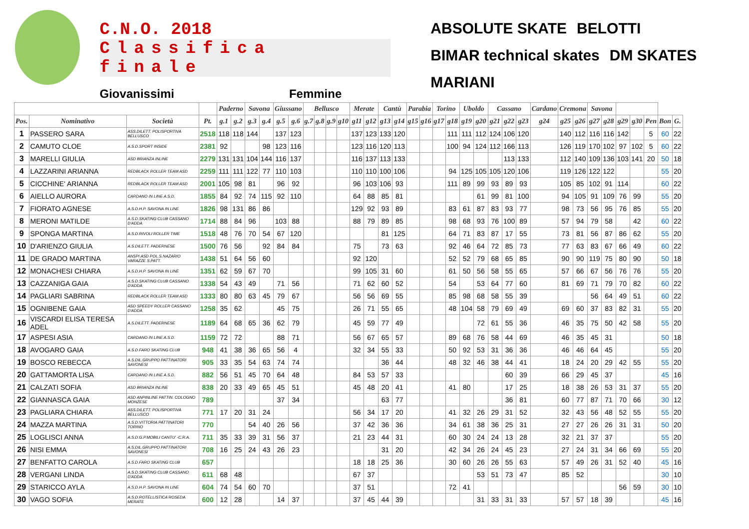C.N.O. 2018
Classifica finale
Giovanissimi Femmine
ABSOLUTE SKATE BELOTTI BIMAR technical skates DM SKATES MARIANI
| | | | | Paderno | | Savona | | Giussano | | Bellusco | | | | Merate | | Cantù | | Parabia | | Torino | | Uboldo | | Cassano | | | Cardano | Cremona | | Savona | | | | | | |
| --- | --- | --- | --- | --- | --- | --- | --- | --- | --- | --- | --- | --- | --- | --- | --- | --- | --- | --- | --- | --- | --- | --- | --- | --- | --- | --- | --- | --- | --- | --- | --- | --- | --- | --- | --- | --- |
| Pos. | Nominativo | Società | Pt. | g.1 | g.2 | g.3 | g.4 | g.5 | g.6 | g.7 | g.8 | g.9 | g10 | g11 | g12 | g13 | g14 | g15 | g16 | g17 | g18 | g19 | g20 | g21 | g22 | g23 | g24 | g25 | g26 | g27 | g28 | g29 | g30 | Pen | Bon | G. |
| 1 | PASSERO SARA | ASS.DILETT. POLISPORTIVA BELLUSCO | 2518 | 118 | 118 | 144 | | 137 | 123 | | | | | 137 | 123 | 133 | 120 | | | | 111 | 111 | 112 | 124 | 106 | 120 | | 140 | 112 | 116 | 116 | 142 | | 5 | 60 | 22 |
| 2 | CAMUTO CLOE | A.S.D.SPORT INSIDE | 2381 | 92 | | | 98 | 123 | 116 | | | | | 123 | 116 | 120 | 113 | | | | 100 | 94 | 124 | 112 | 166 | 113 | | 126 | 119 | 170 | 102 | 97 | 102 | 5 | 60 | 22 |
| 3 | MARELLI GIULIA | ASD BRIANZA INLINE | 2279 | 131 | 131 | 104 | 144 | 116 | 137 | | | | | 116 | 137 | 113 | 133 | | | | | | | | 113 | 133 | | 112 | 140 | 109 | 136 | 103 | 141 | 20 | 50 | 18 |
| 4 | LAZZARINI ARIANNA | REDBLACK ROLLER TEAM ASD | 2259 | 111 | 111 | 122 | 77 | 110 | 103 | | | | | 110 | 110 | 100 | 106 | | | | 94 | 125 | 105 | 105 | 120 | 106 | | 119 | 126 | 122 | 122 | | | | 55 | 20 |
| 5 | CICCHINE' ARIANNA | REDBLACK ROLLER TEAM ASD | 2001 | 105 | 98 | 81 | | 96 | 92 | | | | | 96 | 103 | 106 | 93 | | | | 111 | 89 | 99 | 93 | 89 | 93 | | 105 | 85 | 102 | 91 | 114 | | | 60 | 22 |
| 6 | AIELLO AURORA | CARDANO IN LINE A.S.D. | 1855 | 84 | 92 | 74 | 115 | 92 | 110 | | | | | 64 | 88 | 85 | 81 | | | | | | 61 | 99 | 81 | 100 | | 94 | 105 | 91 | 109 | 76 | 99 | | 55 | 20 |
| 7 | FIORATO AGNESE | A.S.D.H.P. SAVONA IN LINE | 1826 | 98 | 131 | 86 | 86 | | | | | | | 129 | 92 | 93 | 89 | | | | 83 | 61 | 87 | 83 | 93 | 77 | | 98 | 73 | 56 | 95 | 76 | 85 | | 55 | 20 |
| 8 | MERONI MATILDE | A.S.D.SKATING CLUB CASSANO D'ADDA | 1714 | 88 | 84 | 96 | | 103 | 88 | | | | | 88 | 79 | 89 | 85 | | | | 98 | 68 | 93 | 76 | 100 | 89 | | 57 | 94 | 79 | 58 | | 42 | | 60 | 22 |
| 9 | SPONGA MARTINA | A.S.D.RIVOLI ROLLER TIME | 1518 | 48 | 76 | 70 | 54 | 67 | 120 | | | | | | | 81 | 125 | | | | 64 | 71 | 83 | 87 | 17 | 55 | | 73 | 81 | 56 | 87 | 86 | 62 | | 55 | 20 |
| 10 | D'ARIENZO GIULIA | A.S.DILETT. PADERNESE | 1500 | 76 | 56 | | 92 | 84 | 84 | | | | | 75 | | 73 | 63 | | | | 92 | 46 | 64 | 72 | 85 | 73 | | 77 | 63 | 83 | 67 | 66 | 49 | | 60 | 22 |
| 11 | DE GRADO MARTINA | ANSPI ASD POL.S.NAZARIO VARAZZE S.PATT. | 1438 | 51 | 64 | 56 | 60 | | | | | | | 92 | 120 | | | | | | 52 | 52 | 79 | 68 | 65 | 85 | | 90 | 90 | 119 | 75 | 80 | 90 | | 50 | 18 |
| 12 | MONACHESI CHIARA | A.S.D.H.P. SAVONA IN LINE | 1351 | 62 | 59 | 67 | 70 | | | | | | | 99 | 105 | 31 | 60 | | | | 61 | 50 | 56 | 58 | 55 | 65 | | 57 | 66 | 67 | 56 | 76 | 76 | | 55 | 20 |
| 13 | CAZZANIGA GAIA | A.S.D.SKATING CLUB CASSANO D'ADDA | 1338 | 54 | 43 | 49 | | 71 | 56 | | | | | 71 | 62 | 60 | 52 | | | | 54 | | 53 | 64 | 77 | 60 | | 81 | 69 | 71 | 79 | 70 | 82 | | 60 | 22 |
| 14 | PAGLIARI SABRINA | REDBLACK ROLLER TEAM ASD | 1333 | 80 | 80 | 63 | 45 | 79 | 67 | | | | | 56 | 56 | 69 | 55 | | | | 85 | 98 | 68 | 58 | 55 | 39 | | | | 56 | 64 | 49 | 51 | | 60 | 22 |
| 15 | OGNIBENE GAIA | ASD SPEEDY ROLLER CASSANO D'ADDA | 1258 | 35 | 62 | | | 45 | 75 | | | | | 26 | 71 | 55 | 65 | | | | 48 | 104 | 58 | 79 | 69 | 49 | | 69 | 60 | 37 | 83 | 82 | 31 | | 55 | 20 |
| 16 | VISCARDI ELISA TERESA ADEL | A.S.DILETT. PADERNESE | 1189 | 64 | 68 | 65 | 36 | 62 | 79 | | | | | 45 | 59 | 77 | 49 | | | | | | 72 | 61 | 55 | 36 | | 46 | 35 | 75 | 50 | 42 | 58 | | 55 | 20 |
| 17 | ASPESI ASIA | CARDANO IN LINE A.S.D. | 1159 | 72 | 72 | | | 88 | 71 | | | | | 56 | 67 | 65 | 57 | | | | 89 | 68 | 76 | 58 | 44 | 69 | | 46 | 35 | 45 | 31 | | | | 50 | 18 |
| 18 | AVOGARO GAIA | A.S.D.FARO SKATING CLUB | 948 | 41 | 38 | 36 | 65 | 56 | 4 | | | | | 32 | 34 | 55 | 33 | | | | 50 | 92 | 53 | 31 | 36 | 36 | | 46 | 46 | 64 | 45 | | | | 55 | 20 |
| 19 | BOSCO REBECCA | A.S.DIL.GRUPPO PATTINATORI SAVONESI | 905 | 33 | 35 | 54 | 63 | 74 | 74 | | | | | | | 36 | 44 | | | | 48 | 32 | 46 | 38 | 44 | 41 | | 18 | 24 | 20 | 29 | 42 | 55 | | 55 | 20 |
| 20 | GATTAMORTA LISA | CARDANO IN LINE A.S.D. | 882 | 56 | 51 | 45 | 70 | 64 | 48 | | | | | 84 | 53 | 57 | 33 | | | | | | | | 60 | 39 | | 66 | 29 | 45 | 37 | | | | 45 | 16 |
| 21 | CALZATI SOFIA | ASD BRIANZA INLINE | 838 | 20 | 33 | 49 | 65 | 45 | 51 | | | | | 45 | 48 | 20 | 41 | | | | 41 | 80 | | | 17 | 25 | | 18 | 38 | 26 | 53 | 31 | 37 | | 55 | 20 |
| 22 | GIANNASCA GAIA | ASD ANPINLINE PATTIN. COLOGNO MONZESE | 789 | | | | | 37 | 34 | | | | | | | 63 | 77 | | | | | | | | 36 | 81 | | 60 | 77 | 87 | 71 | 70 | 66 | | 30 | 12 |
| 23 | PAGLIARA CHIARA | ASS.DILETT. POLISPORTIVA BELLUSCO | 771 | 17 | 20 | 31 | 24 | | | | | | | 56 | 34 | 17 | 20 | | | | 41 | 32 | 26 | 29 | 31 | 52 | | 32 | 43 | 56 | 48 | 52 | 55 | | 55 | 20 |
| 24 | MAZZA MARTINA | A.S.D.VITTORIA PATTINATORI TORINO | 770 | | | 54 | 40 | 26 | 56 | | | | | 37 | 42 | 36 | 36 | | | | 34 | 61 | 38 | 36 | 25 | 31 | | 27 | 27 | 26 | 26 | 31 | 31 | | 50 | 20 |
| 25 | LOGLISCI ANNA | A.S.D.G.P.MOBILI CANTU' -C.R.A. | 711 | 35 | 33 | 39 | 31 | 56 | 37 | | | | | 21 | 23 | 44 | 31 | | | | 60 | 30 | 24 | 24 | 13 | 28 | | 32 | 21 | 37 | 37 | | | | 55 | 20 |
| 26 | NISI EMMA | A.S.DIL.GRUPPO PATTINATORI SAVONESI | 708 | 16 | 25 | 24 | 43 | 26 | 23 | | | | | | | 31 | 20 | | | | 42 | 34 | 26 | 24 | 45 | 23 | | 27 | 24 | 31 | 34 | 66 | 69 | | 55 | 20 |
| 27 | BENFATTO CAROLA | A.S.D.FARO SKATING CLUB | 657 | | | | | | | | | | | 18 | 18 | 25 | 36 | | | | 30 | 60 | 26 | 26 | 55 | 63 | | 57 | 49 | 26 | 31 | 52 | 40 | | 45 | 16 |
| 28 | VERGANI LINDA | A.S.D.SKATING CLUB CASSANO D'ADDA | 611 | 68 | 48 | | | | | | | | | 67 | 37 | | | | | | | | 53 | 51 | 73 | 47 | | 85 | 52 | | | | | | 30 | 10 |
| 29 | STARICCO AYLA | A.S.D.H.P. SAVONA IN LINE | 604 | 74 | 54 | 60 | 70 | | | | | | | 37 | 51 | | | | | | 72 | 41 | | | | | | | | | | 56 | 59 | | 30 | 10 |
| 30 | VAGO SOFIA | A.S.D.ROTELLISTICA ROSEDA MERATE | 600 | 12 | 28 | | | 14 | 37 | | | | | 37 | 45 | 44 | 39 | | | | | | 31 | 33 | 31 | 33 | | 57 | 57 | 18 | 39 | | | | 45 | 16 |